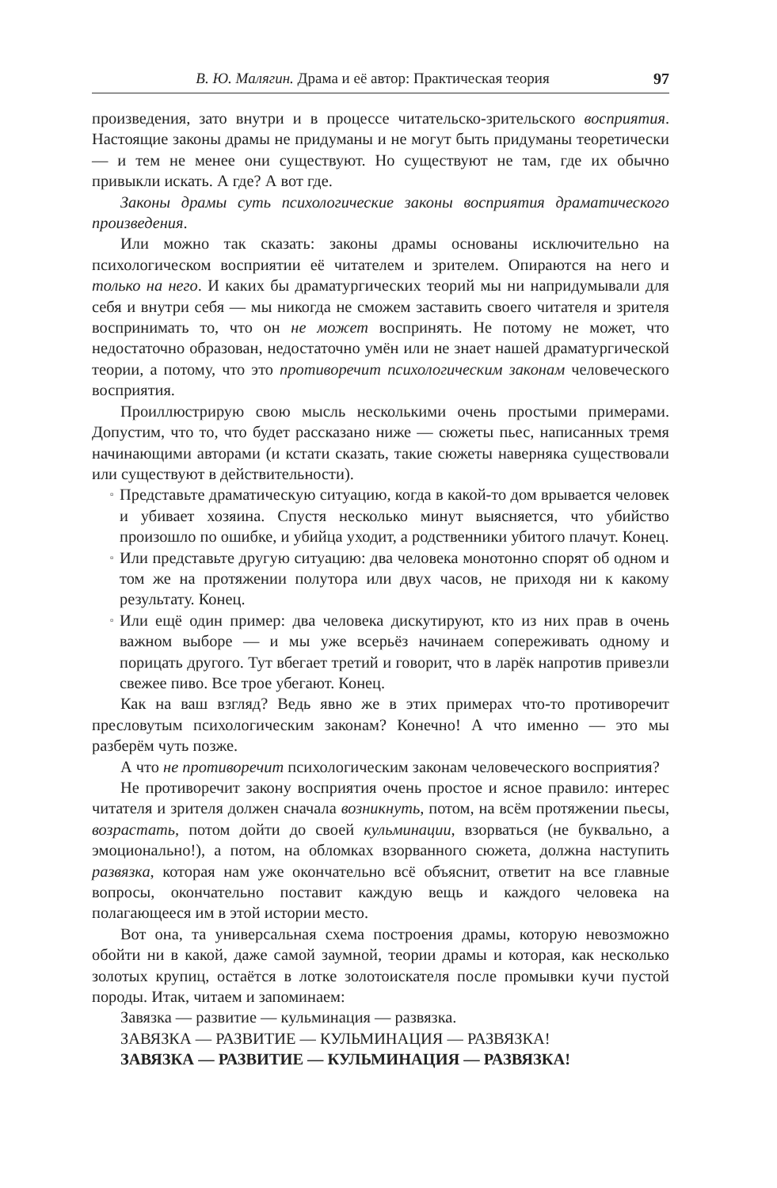В. Ю. Малягин. Драма и её автор: Практическая теория 97
произведения, зато внутри и в процессе читательско-зрительского восприятия. Настоящие законы драмы не придуманы и не могут быть придуманы теоретически — и тем не менее они существуют. Но существуют не там, где их обычно привыкли искать. А где? А вот где.
Законы драмы суть психологические законы восприятия драматического произведения.
Или можно так сказать: законы драмы основаны исключительно на психологическом восприятии её читателем и зрителем. Опираются на него и только на него. И каких бы драматургических теорий мы ни напридумывали для себя и внутри себя — мы никогда не сможем заставить своего читателя и зрителя воспринимать то, что он не может воспринять. Не потому не может, что недостаточно образован, недостаточно умён или не знает нашей драматургической теории, а потому, что это противоречит психологическим законам человеческого восприятия.
Проиллюстрирую свою мысль несколькими очень простыми примерами. Допустим, что то, что будет рассказано ниже — сюжеты пьес, написанных тремя начинающими авторами (и кстати сказать, такие сюжеты наверняка существовали или существуют в действительности).
▫ Представьте драматическую ситуацию, когда в какой-то дом врывается человек и убивает хозяина. Спустя несколько минут выясняется, что убийство произошло по ошибке, и убийца уходит, а родственники убитого плачут. Конец.
▫ Или представьте другую ситуацию: два человека монотонно спорят об одном и том же на протяжении полутора или двух часов, не приходя ни к какому результату. Конец.
▫ Или ещё один пример: два человека дискутируют, кто из них прав в очень важном выборе — и мы уже всерьёз начинаем сопереживать одному и порицать другого. Тут вбегает третий и говорит, что в ларёк напротив привезли свежее пиво. Все трое убегают. Конец.
Как на ваш взгляд? Ведь явно же в этих примерах что-то противоречит пресловутым психологическим законам? Конечно! А что именно — это мы разберём чуть позже.
А что не противоречит психологическим законам человеческого восприятия?
Не противоречит закону восприятия очень простое и ясное правило: интерес читателя и зрителя должен сначала возникнуть, потом, на всём протяжении пьесы, возрастать, потом дойти до своей кульминации, взорваться (не буквально, а эмоционально!), а потом, на обломках взорванного сюжета, должна наступить развязка, которая нам уже окончательно всё объяснит, ответит на все главные вопросы, окончательно поставит каждую вещь и каждого человека на полагающееся им в этой истории место.
Вот она, та универсальная схема построения драмы, которую невозможно обойти ни в какой, даже самой заумной, теории драмы и которая, как несколько золотых крупиц, остаётся в лотке золотоискателя после промывки кучи пустой породы. Итак, читаем и запоминаем:
Завязка — развитие — кульминация — развязка.
ЗАВЯЗКА — РАЗВИТИЕ — КУЛЬМИНАЦИЯ — РАЗВЯЗКА!
ЗАВЯЗКА — РАЗВИТИЕ — КУЛЬМИНАЦИЯ — РАЗВЯЗКА!